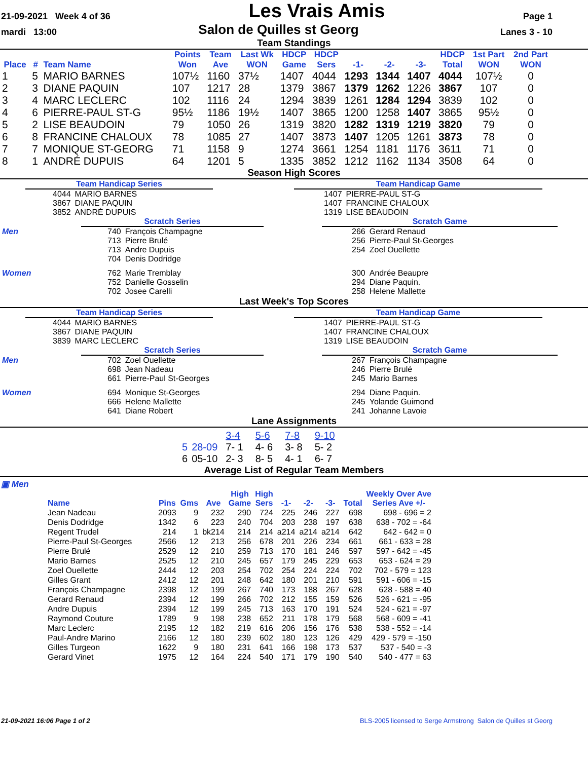21-09-2021 Week 4 of 36 Les Vrais Amis Page 1
mardi 13:00 Salon de Quilles st Georg Lanes 3 - 10
Team Standings
| Place | # | Team Name | Points Won | Team Ave | Last Wk WON | HDCP Game | HDCP Sers | -1- | -2- | -3- | HDCP Total | 1st Part WON | 2nd Part WON |
| --- | --- | --- | --- | --- | --- | --- | --- | --- | --- | --- | --- | --- | --- |
| 1 | 5 | MARIO BARNES | 107½ | 1160 | 37½ | 1407 | 4044 | 1293 | 1344 | 1407 | 4044 | 107½ | 0 |
| 2 | 3 | DIANE PAQUIN | 107 | 1217 | 28 | 1379 | 3867 | 1379 | 1262 | 1226 | 3867 | 107 | 0 |
| 3 | 4 | MARC LECLERC | 102 | 1116 | 24 | 1294 | 3839 | 1261 | 1284 | 1294 | 3839 | 102 | 0 |
| 4 | 6 | PIERRE-PAUL ST-G | 95½ | 1186 | 19½ | 1407 | 3865 | 1200 | 1258 | 1407 | 3865 | 95½ | 0 |
| 5 | 2 | LISE BEAUDOIN | 79 | 1050 | 26 | 1319 | 3820 | 1282 | 1319 | 1219 | 3820 | 79 | 0 |
| 6 | 8 | FRANCINE CHALOUX | 78 | 1085 | 27 | 1407 | 3873 | 1407 | 1205 | 1261 | 3873 | 78 | 0 |
| 7 | 7 | MONIQUE ST-GEORG | 71 | 1158 | 9 | 1274 | 3661 | 1254 | 1181 | 1176 | 3611 | 71 | 0 |
| 8 | 1 | ANDRÉ DUPUIS | 64 | 1201 | 5 | 1335 | 3852 | 1212 | 1162 | 1134 | 3508 | 64 | 0 |
Season High Scores
Team Handicap Series
| 4044 | MARIO BARNES |
| 3867 | DIANE PAQUIN |
| 3852 | ANDRÉ DUPUIS |
Scratch Series
| Men | 740 | François Champagne |
| | 713 | Pierre Brulé |
| | 713 | Andre Dupuis |
| | 704 | Denis Dodridge |
| Women | 762 | Marie Tremblay |
| | 752 | Danielle Gosselin |
| | 702 | Josee Carelli |
Team Handicap Game
| 1407 | PIERRE-PAUL ST-G |
| 1407 | FRANCINE CHALOUX |
| 1319 | LISE BEAUDOIN |
Scratch Game
| 266 | Gerard Renaud |
| 256 | Pierre-Paul St-Georges |
| 254 | Zoel Ouellette |
| 300 | Andrée Beaupre |
| 294 | Diane Paquin. |
| 258 | Helene Mallette |
Last Week's Top Scores
Team Handicap Series
| 4044 | MARIO BARNES |
| 3867 | DIANE PAQUIN |
| 3839 | MARC LECLERC |
Scratch Series
| Men | 702 | Zoel Ouellette |
| | 698 | Jean Nadeau |
| | 661 | Pierre-Paul St-Georges |
| Women | 694 | Monique St-Georges |
| | 666 | Helene Mallette |
| | 641 | Diane Robert |
Team Handicap Game
| 1407 | PIERRE-PAUL ST-G |
| 1407 | FRANCINE CHALOUX |
| 1319 | LISE BEAUDOIN |
Scratch Game
| 267 | François Champagne |
| 246 | Pierre Brulé |
| 245 | Mario Barnes |
| 294 | Diane Paquin. |
| 245 | Yolande Guimond |
| 241 | Johanne Lavoie |
Lane Assignments
| | | 3-4 | 5-6 | 7-8 | 9-10 |
| 5 | 28-09 | 7- 1 | 4- 6 | 3- 8 | 5- 2 |
| 6 | 05-10 | 2- 3 | 8- 5 | 4- 1 | 6- 7 |
Average List of Regular Team Members
▣ Men
| Name | Pins | Gms | Ave | High Game | High Sers | -1- | -2- | -3- | Total | Weekly Over Ave Series Ave +/- |
| --- | --- | --- | --- | --- | --- | --- | --- | --- | --- | --- |
| Jean Nadeau | 2093 | 9 | 232 | 290 | 724 | 225 | 246 | 227 | 698 | 698 - 696 = 2 |
| Denis Dodridge | 1342 | 6 | 223 | 240 | 704 | 203 | 238 | 197 | 638 | 638 - 702 = -64 |
| Regent Trudel | 214 | 1 | bk214 | 214 | 214 | a214 | a214 | a214 | 642 | 642 - 642 = 0 |
| Pierre-Paul St-Georges | 2566 | 12 | 213 | 256 | 678 | 201 | 226 | 234 | 661 | 661 - 633 = 28 |
| Pierre Brulé | 2529 | 12 | 210 | 259 | 713 | 170 | 181 | 246 | 597 | 597 - 642 = -45 |
| Mario Barnes | 2525 | 12 | 210 | 245 | 657 | 179 | 245 | 229 | 653 | 653 - 624 = 29 |
| Zoel Ouellette | 2444 | 12 | 203 | 254 | 702 | 254 | 224 | 224 | 702 | 702 - 579 = 123 |
| Gilles Grant | 2412 | 12 | 201 | 248 | 642 | 180 | 201 | 210 | 591 | 591 - 606 = -15 |
| François Champagne | 2398 | 12 | 199 | 267 | 740 | 173 | 188 | 267 | 628 | 628 - 588 = 40 |
| Gerard Renaud | 2394 | 12 | 199 | 266 | 702 | 212 | 155 | 159 | 526 | 526 - 621 = -95 |
| Andre Dupuis | 2394 | 12 | 199 | 245 | 713 | 163 | 170 | 191 | 524 | 524 - 621 = -97 |
| Raymond Couture | 1789 | 9 | 198 | 238 | 652 | 211 | 178 | 179 | 568 | 568 - 609 = -41 |
| Marc Leclerc | 2195 | 12 | 182 | 219 | 616 | 206 | 156 | 176 | 538 | 538 - 552 = -14 |
| Paul-Andre Marino | 2166 | 12 | 180 | 239 | 602 | 180 | 123 | 126 | 429 | 429 - 579 = -150 |
| Gilles Turgeon | 1622 | 9 | 180 | 231 | 641 | 166 | 198 | 173 | 537 | 537 - 540 = -3 |
| Gerard Vinet | 1975 | 12 | 164 | 224 | 540 | 171 | 179 | 190 | 540 | 540 - 477 = 63 |
21-09-2021 16:06 Page 1 of 2 BLS-2005 licensed to Serge Armstrong Salon de Quilles st Georg